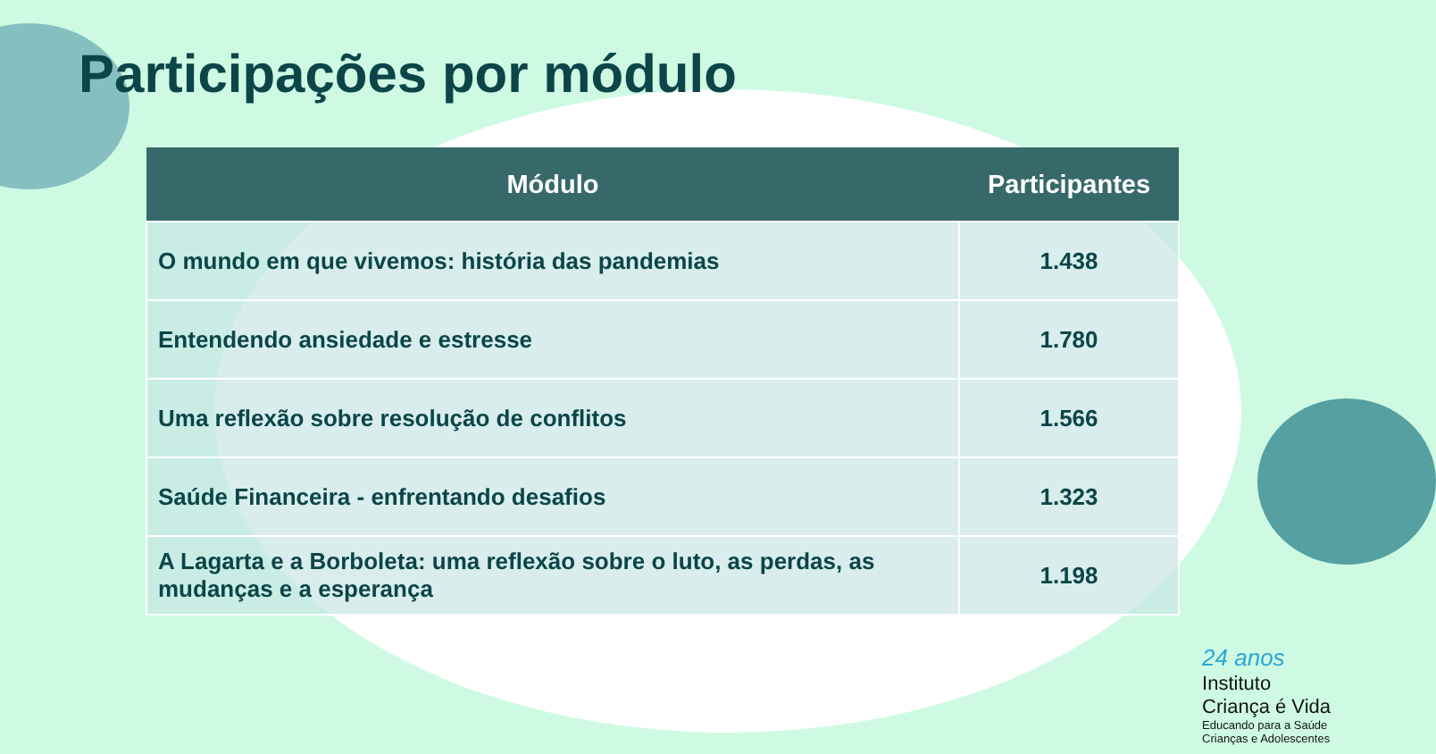Participações por módulo
| Módulo | Participantes |
| --- | --- |
| O mundo em que vivemos: história das pandemias | 1.438 |
| Entendendo ansiedade e estresse | 1.780 |
| Uma reflexão sobre resolução de conflitos | 1.566 |
| Saúde Financeira - enfrentando desafios | 1.323 |
| A Lagarta e a Borboleta: uma reflexão sobre o luto, as perdas, as mudanças e a esperança | 1.198 |
24 anos
Instituto
Criança é Vida
Educando para a Saúde
Crianças e Adolescentes